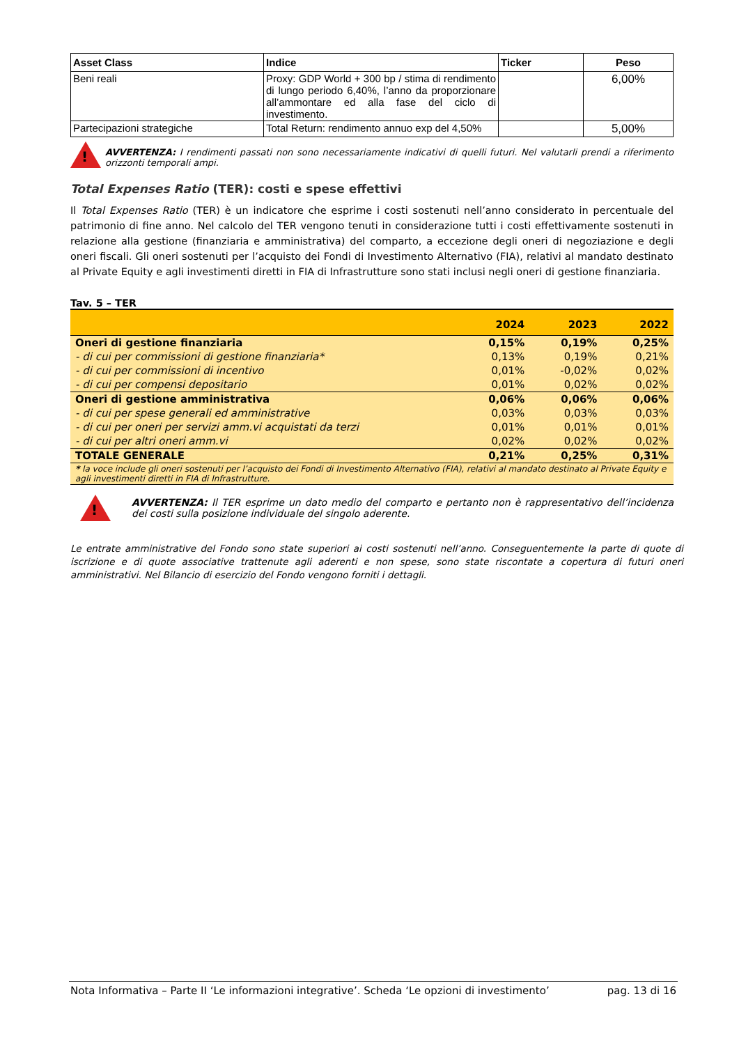| Asset Class | Indice | Ticker | Peso |
| --- | --- | --- | --- |
| Beni reali | Proxy: GDP World + 300 bp / stima di rendimento di lungo periodo 6,40%, l’anno da proporzionare all’ammontare ed alla fase del ciclo di investimento. | | 6,00% |
| Partecipazioni strategiche | Total Return: rendimento annuo exp del 4,50% | | 5,00% |
!
AVVERTENZA: I rendimenti passati non sono necessariamente indicativi di quelli futuri. Nel valutarli prendi a riferimento orizzonti temporali ampi.
Total Expenses Ratio (TER): costi e spese effettivi
Il Total Expenses Ratio (TER) è un indicatore che esprime i costi sostenuti nell’anno considerato in percentuale del patrimonio di fine anno. Nel calcolo del TER vengono tenuti in considerazione tutti i costi effettivamente sostenuti in relazione alla gestione (finanziaria e amministrativa) del comparto, a eccezione degli oneri di negoziazione e degli oneri fiscali. Gli oneri sostenuti per l’acquisto dei Fondi di Investimento Alternativo (FIA), relativi al mandato destinato al Private Equity e agli investimenti diretti in FIA di Infrastrutture sono stati inclusi negli oneri di gestione finanziaria.
Tav. 5 – TER
| | 2024 | 2023 | 2022 |
| --- | --- | --- | --- |
| Oneri di gestione finanziaria | 0,15% | 0,19% | 0,25% |
| - di cui per commissioni di gestione finanziaria* | 0,13% | 0,19% | 0,21% |
| - di cui per commissioni di incentivo | 0,01% | -0,02% | 0,02% |
| - di cui per compensi depositario | 0,01% | 0,02% | 0,02% |
| Oneri di gestione amministrativa | 0,06% | 0,06% | 0,06% |
| - di cui per spese generali ed amministrative | 0,03% | 0,03% | 0,03% |
| - di cui per oneri per servizi amm.vi acquistati da terzi | 0,01% | 0,01% | 0,01% |
| - di cui per altri oneri amm.vi | 0,02% | 0,02% | 0,02% |
| TOTALE GENERALE | 0,21% | 0,25% | 0,31% |
| * la voce include gli oneri sostenuti per l’acquisto dei Fondi di Investimento Alternativo (FIA), relativi al mandato destinato al Private Equity e agli investimenti diretti in FIA di Infrastrutture. | | | |
!
AVVERTENZA: Il TER esprime un dato medio del comparto e pertanto non è rappresentativo dell’incidenza dei costi sulla posizione individuale del singolo aderente.
Le entrate amministrative del Fondo sono state superiori ai costi sostenuti nell’anno. Conseguentemente la parte di quote di iscrizione e di quote associative trattenute agli aderenti e non spese, sono state riscontate a copertura di futuri oneri amministrativi. Nel Bilancio di esercizio del Fondo vengono forniti i dettagli.
Nota Informativa – Parte II ‘Le informazioni integrative’. Scheda ‘Le opzioni di investimento’ pag. 13 di 16